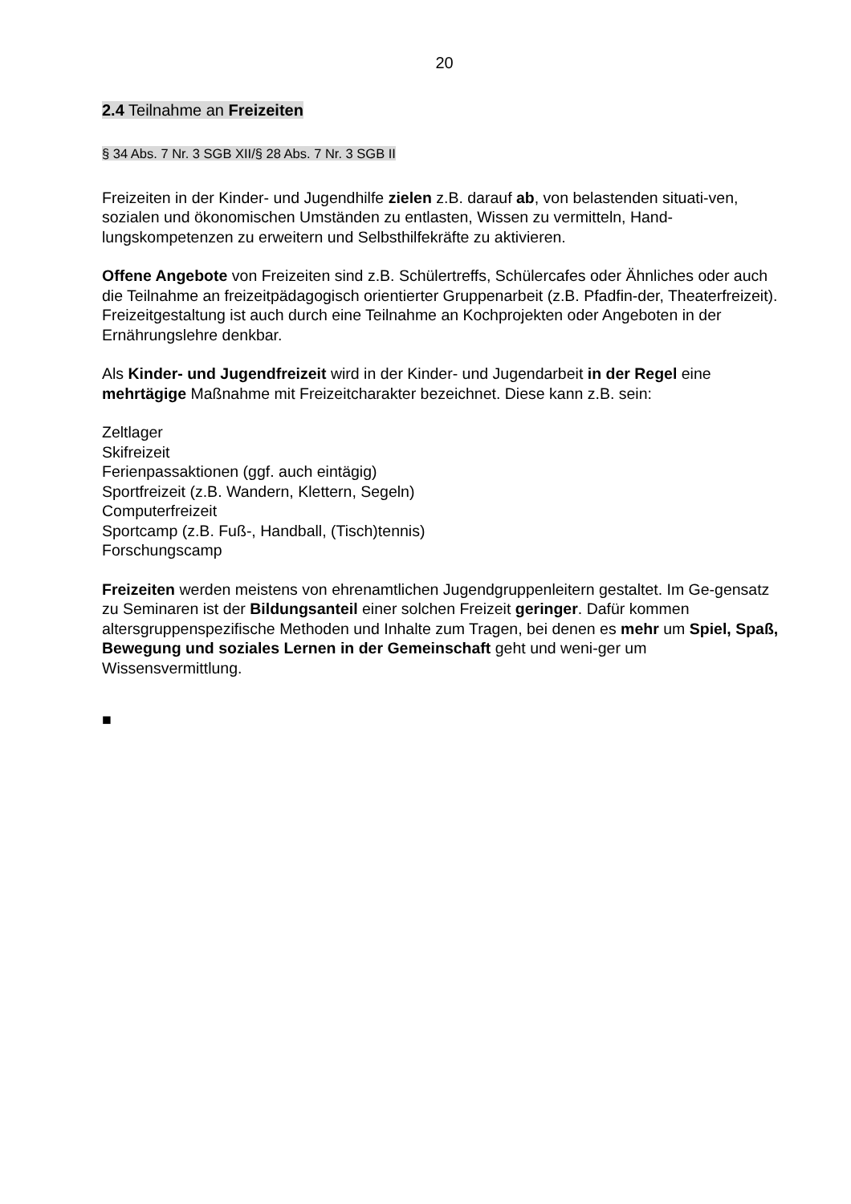20
2.4 Teilnahme an Freizeiten
§ 34 Abs. 7 Nr. 3 SGB XII/§ 28 Abs. 7 Nr. 3 SGB II
Freizeiten in der Kinder- und Jugendhilfe zielen z.B. darauf ab, von belastenden situati-ven, sozialen und ökonomischen Umständen zu entlasten, Wissen zu vermitteln, Hand-lungskompetenzen zu erweitern und Selbsthilfekräfte zu aktivieren.
Offene Angebote von Freizeiten sind z.B. Schülertreffs, Schülercafes oder Ähnliches oder auch die Teilnahme an freizeitpädagogisch orientierter Gruppenarbeit (z.B. Pfadfin-der, Theaterfreizeit). Freizeitgestaltung ist auch durch eine Teilnahme an Kochprojekten oder Angeboten in der Ernährungslehre denkbar.
Als Kinder- und Jugendfreizeit wird in der Kinder- und Jugendarbeit in der Regel eine mehrtägige Maßnahme mit Freizeitcharakter bezeichnet. Diese kann z.B. sein:
Zeltlager
Skifreizeit
Ferienpassaktionen (ggf. auch eintägig)
Sportfreizeit (z.B. Wandern, Klettern, Segeln)
Computerfreizeit
Sportcamp (z.B. Fuß-, Handball, (Tisch)tennis)
Forschungscamp
Freizeiten werden meistens von ehrenamtlichen Jugendgruppenleitern gestaltet. Im Ge-gensatz zu Seminaren ist der Bildungsanteil einer solchen Freizeit geringer. Dafür kommen altersgruppenspezifische Methoden und Inhalte zum Tragen, bei denen es mehr um Spiel, Spaß, Bewegung und soziales Lernen in der Gemeinschaft geht und weni-ger um Wissensvermittlung.
■